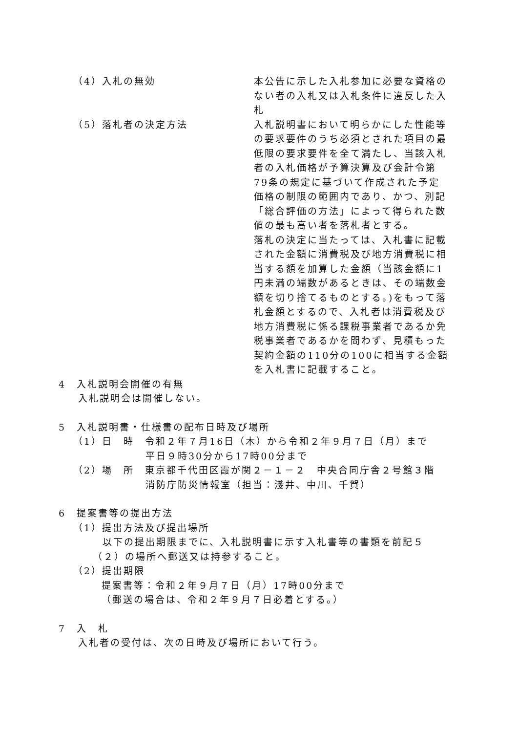（4）入札の無効 本公告に示した入札参加に必要な資格のない者の入札又は入札条件に違反した入札
（5）落札者の決定方法 入札説明書において明らかにした性能等の要求要件のうち必須とされた項目の最低限の要求要件を全て満たし、当該入札者の入札価格が予算決算及び会計令第79条の規定に基づいて作成された予定価格の制限の範囲内であり、かつ、別記「総合評価の方法」によって得られた数値の最も高い者を落札者とする。
落札の決定に当たっては、入札書に記載された金額に消費税及び地方消費税に相当する額を加算した金額（当該金額に1円未満の端数があるときは、その端数金額を切り捨てるものとする。)をもって落札金額とするので、入札者は消費税及び地方消費税に係る課税事業者であるか免税事業者であるかを問わず、見積もった契約金額の110分の100に相当する金額を入札書に記載すること。
4　入札説明会開催の有無
入札説明会は開催しない。
5　入札説明書・仕様書の配布日時及び場所
（1）日　時　令和２年７月16日（木）から令和２年９月７日（月）まで
平日９時30分から17時00分まで
（2）場　所　東京都千代田区霞が関２－１－２　中央合同庁舎２号館３階
消防庁防災情報室（担当：淺井、中川、千賀）
6　提案書等の提出方法
（1）提出方法及び提出場所
以下の提出期限までに、入札説明書に示す入札書等の書類を前記５（２）の場所へ郵送又は持参すること。
（2）提出期限
提案書等：令和２年９月７日（月）17時00分まで
（郵送の場合は、令和２年９月７日必着とする。）
7　入　札
入札者の受付は、次の日時及び場所において行う。